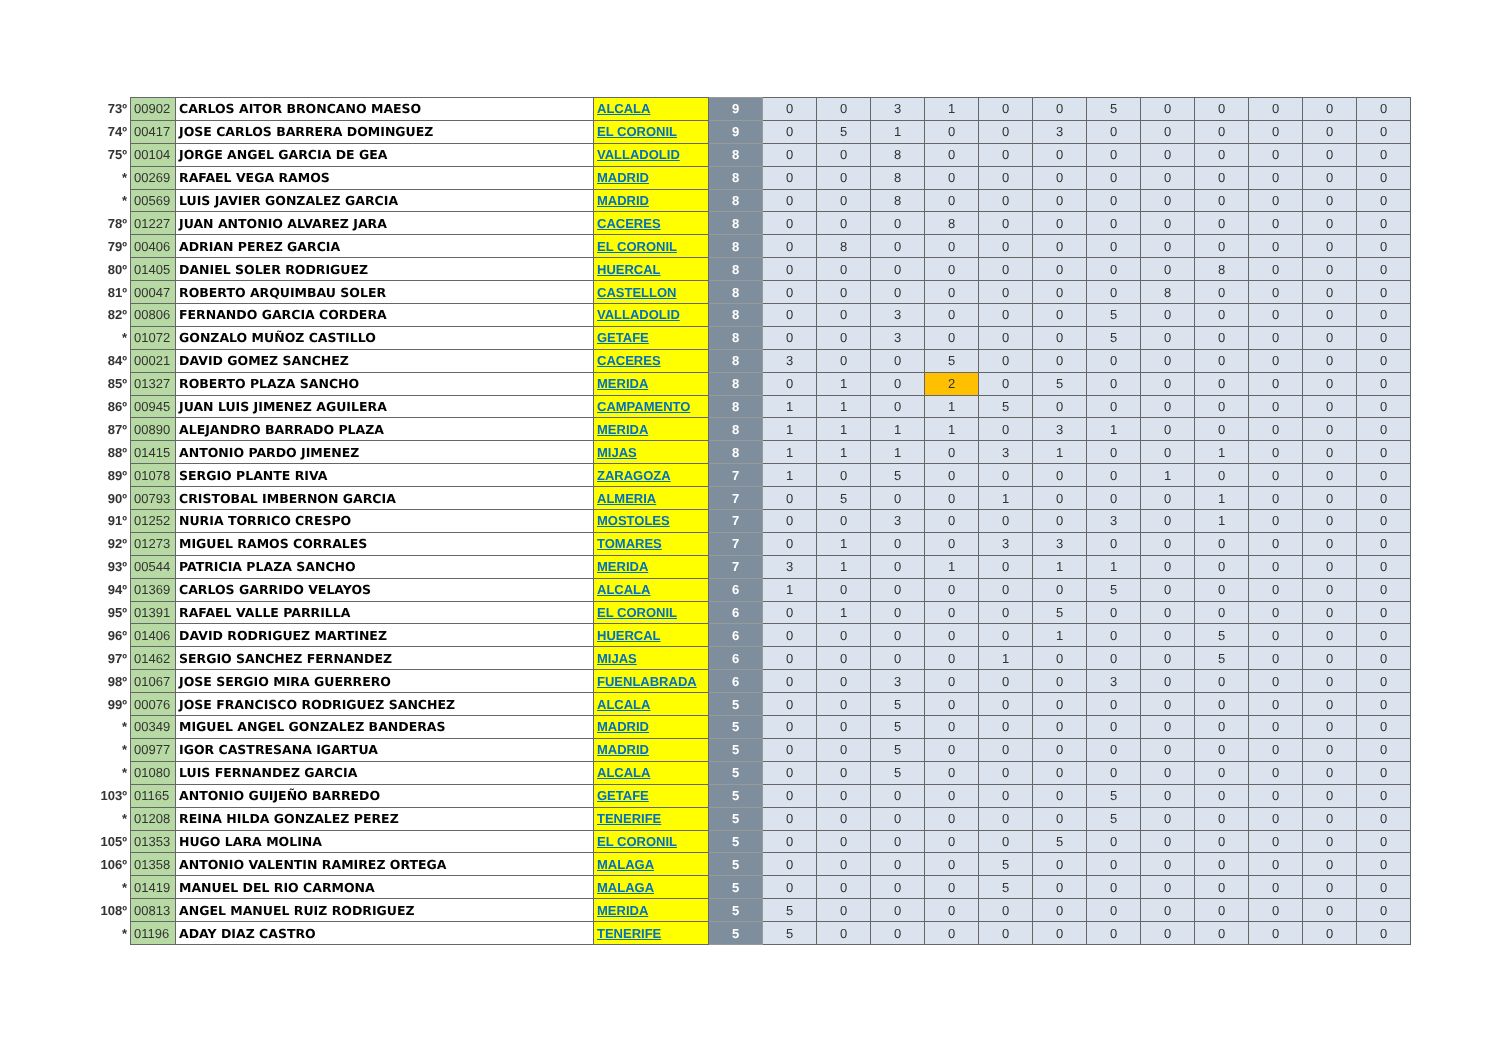| 73º | 00902 | CARLOS AITOR BRONCANO MAESO | ALCALA | 9 | 0 | 0 | 3 | 1 | 0 | 0 | 5 | 0 | 0 | 0 | 0 | 0 |
| 74º | 00417 | JOSE CARLOS BARRERA DOMINGUEZ | EL CORONIL | 9 | 0 | 5 | 1 | 0 | 0 | 3 | 0 | 0 | 0 | 0 | 0 | 0 |
| 75º | 00104 | JORGE ANGEL GARCIA DE GEA | VALLADOLID | 8 | 0 | 0 | 8 | 0 | 0 | 0 | 0 | 0 | 0 | 0 | 0 | 0 |
| * | 00269 | RAFAEL VEGA RAMOS | MADRID | 8 | 0 | 0 | 8 | 0 | 0 | 0 | 0 | 0 | 0 | 0 | 0 | 0 |
| * | 00569 | LUIS JAVIER GONZALEZ GARCIA | MADRID | 8 | 0 | 0 | 8 | 0 | 0 | 0 | 0 | 0 | 0 | 0 | 0 | 0 |
| 78º | 01227 | JUAN ANTONIO ALVAREZ JARA | CACERES | 8 | 0 | 0 | 0 | 8 | 0 | 0 | 0 | 0 | 0 | 0 | 0 | 0 |
| 79º | 00406 | ADRIAN PEREZ GARCIA | EL CORONIL | 8 | 0 | 8 | 0 | 0 | 0 | 0 | 0 | 0 | 0 | 0 | 0 | 0 |
| 80º | 01405 | DANIEL SOLER RODRIGUEZ | HUERCAL | 8 | 0 | 0 | 0 | 0 | 0 | 0 | 0 | 0 | 8 | 0 | 0 | 0 |
| 81º | 00047 | ROBERTO ARQUIMBAU SOLER | CASTELLON | 8 | 0 | 0 | 0 | 0 | 0 | 0 | 0 | 8 | 0 | 0 | 0 | 0 |
| 82º | 00806 | FERNANDO GARCIA CORDERA | VALLADOLID | 8 | 0 | 0 | 3 | 0 | 0 | 0 | 5 | 0 | 0 | 0 | 0 | 0 |
| * | 01072 | GONZALO MUÑOZ CASTILLO | GETAFE | 8 | 0 | 0 | 3 | 0 | 0 | 0 | 5 | 0 | 0 | 0 | 0 | 0 |
| 84º | 00021 | DAVID GOMEZ SANCHEZ | CACERES | 8 | 3 | 0 | 0 | 5 | 0 | 0 | 0 | 0 | 0 | 0 | 0 | 0 |
| 85º | 01327 | ROBERTO PLAZA SANCHO | MERIDA | 8 | 0 | 1 | 0 | 2 | 0 | 5 | 0 | 0 | 0 | 0 | 0 | 0 |
| 86º | 00945 | JUAN LUIS JIMENEZ AGUILERA | CAMPAMENTO | 8 | 1 | 1 | 0 | 1 | 5 | 0 | 0 | 0 | 0 | 0 | 0 | 0 |
| 87º | 00890 | ALEJANDRO BARRADO PLAZA | MERIDA | 8 | 1 | 1 | 1 | 1 | 0 | 3 | 1 | 0 | 0 | 0 | 0 | 0 |
| 88º | 01415 | ANTONIO PARDO JIMENEZ | MIJAS | 8 | 1 | 1 | 1 | 0 | 3 | 1 | 0 | 0 | 1 | 0 | 0 | 0 |
| 89º | 01078 | SERGIO PLANTE RIVA | ZARAGOZA | 7 | 1 | 0 | 5 | 0 | 0 | 0 | 0 | 1 | 0 | 0 | 0 | 0 |
| 90º | 00793 | CRISTOBAL IMBERNON GARCIA | ALMERIA | 7 | 0 | 5 | 0 | 0 | 1 | 0 | 0 | 0 | 1 | 0 | 0 | 0 |
| 91º | 01252 | NURIA TORRICO CRESPO | MOSTOLES | 7 | 0 | 0 | 3 | 0 | 0 | 0 | 3 | 0 | 1 | 0 | 0 | 0 |
| 92º | 01273 | MIGUEL RAMOS CORRALES | TOMARES | 7 | 0 | 1 | 0 | 0 | 3 | 3 | 0 | 0 | 0 | 0 | 0 | 0 |
| 93º | 00544 | PATRICIA PLAZA SANCHO | MERIDA | 7 | 3 | 1 | 0 | 1 | 0 | 1 | 1 | 0 | 0 | 0 | 0 | 0 |
| 94º | 01369 | CARLOS GARRIDO VELAYOS | ALCALA | 6 | 1 | 0 | 0 | 0 | 0 | 0 | 5 | 0 | 0 | 0 | 0 | 0 |
| 95º | 01391 | RAFAEL VALLE PARRILLA | EL CORONIL | 6 | 0 | 1 | 0 | 0 | 0 | 5 | 0 | 0 | 0 | 0 | 0 | 0 |
| 96º | 01406 | DAVID RODRIGUEZ MARTINEZ | HUERCAL | 6 | 0 | 0 | 0 | 0 | 0 | 1 | 0 | 0 | 5 | 0 | 0 | 0 |
| 97º | 01462 | SERGIO SANCHEZ FERNANDEZ | MIJAS | 6 | 0 | 0 | 0 | 0 | 1 | 0 | 0 | 0 | 5 | 0 | 0 | 0 |
| 98º | 01067 | JOSE SERGIO MIRA GUERRERO | FUENLABRADA | 6 | 0 | 0 | 3 | 0 | 0 | 0 | 3 | 0 | 0 | 0 | 0 | 0 |
| 99º | 00076 | JOSE FRANCISCO RODRIGUEZ SANCHEZ | ALCALA | 5 | 0 | 0 | 5 | 0 | 0 | 0 | 0 | 0 | 0 | 0 | 0 | 0 |
| * | 00349 | MIGUEL ANGEL GONZALEZ BANDERAS | MADRID | 5 | 0 | 0 | 5 | 0 | 0 | 0 | 0 | 0 | 0 | 0 | 0 | 0 |
| * | 00977 | IGOR CASTRESANA IGARTUA | MADRID | 5 | 0 | 0 | 5 | 0 | 0 | 0 | 0 | 0 | 0 | 0 | 0 | 0 |
| * | 01080 | LUIS FERNANDEZ GARCIA | ALCALA | 5 | 0 | 0 | 5 | 0 | 0 | 0 | 0 | 0 | 0 | 0 | 0 | 0 |
| 103º | 01165 | ANTONIO GUIJEÑO BARREDO | GETAFE | 5 | 0 | 0 | 0 | 0 | 0 | 0 | 5 | 0 | 0 | 0 | 0 | 0 |
| * | 01208 | REINA HILDA GONZALEZ PEREZ | TENERIFE | 5 | 0 | 0 | 0 | 0 | 0 | 0 | 5 | 0 | 0 | 0 | 0 | 0 |
| 105º | 01353 | HUGO LARA MOLINA | EL CORONIL | 5 | 0 | 0 | 0 | 0 | 0 | 5 | 0 | 0 | 0 | 0 | 0 | 0 |
| 106º | 01358 | ANTONIO VALENTIN RAMIREZ ORTEGA | MALAGA | 5 | 0 | 0 | 0 | 0 | 5 | 0 | 0 | 0 | 0 | 0 | 0 | 0 |
| * | 01419 | MANUEL DEL RIO CARMONA | MALAGA | 5 | 0 | 0 | 0 | 0 | 5 | 0 | 0 | 0 | 0 | 0 | 0 | 0 |
| 108º | 00813 | ANGEL MANUEL RUIZ RODRIGUEZ | MERIDA | 5 | 5 | 0 | 0 | 0 | 0 | 0 | 0 | 0 | 0 | 0 | 0 | 0 |
| * | 01196 | ADAY DIAZ CASTRO | TENERIFE | 5 | 5 | 0 | 0 | 0 | 0 | 0 | 0 | 0 | 0 | 0 | 0 | 0 |